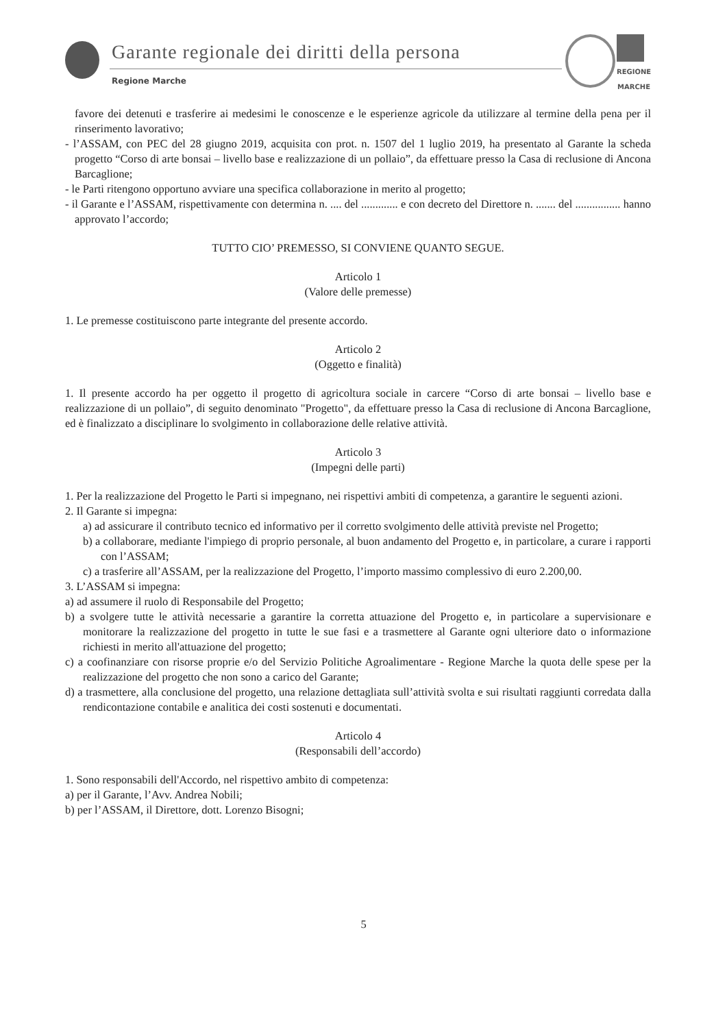Garante regionale dei diritti della persona
Regione Marche
REGIONE
MARCHE
favore dei detenuti e trasferire ai medesimi le conoscenze e le esperienze agricole da utilizzare al termine della pena per il rinserimento lavorativo;
- l’ASSAM, con PEC del 28 giugno 2019, acquisita con prot. n. 1507 del 1 luglio 2019, ha presentato al Garante la scheda progetto “Corso di arte bonsai – livello base e realizzazione di un pollaio”, da effettuare presso la Casa di reclusione di Ancona Barcaglione;
- le Parti ritengono opportuno avviare una specifica collaborazione in merito al progetto;
- il Garante e l’ASSAM, rispettivamente con determina n. .... del ............. e con decreto del Direttore n. ....... del ................ hanno approvato l’accordo;
TUTTO CIO’ PREMESSO, SI CONVIENE QUANTO SEGUE.
Articolo 1
(Valore delle premesse)
1. Le premesse costituiscono parte integrante del presente accordo.
Articolo 2
(Oggetto e finalità)
1. Il presente accordo ha per oggetto il progetto di agricoltura sociale in carcere “Corso di arte bonsai – livello base e realizzazione di un pollaio”, di seguito denominato "Progetto", da effettuare presso la Casa di reclusione di Ancona Barcaglione, ed è finalizzato a disciplinare lo svolgimento in collaborazione delle relative attività.
Articolo 3
(Impegni delle parti)
1. Per la realizzazione del Progetto le Parti si impegnano, nei rispettivi ambiti di competenza, a garantire le seguenti azioni.
2. Il Garante si impegna:
a) ad assicurare il contributo tecnico ed informativo per il corretto svolgimento delle attività previste nel Progetto;
b) a collaborare, mediante l'impiego di proprio personale, al buon andamento del Progetto e, in particolare, a curare i rapporti con l’ASSAM;
c) a trasferire all’ASSAM, per la realizzazione del Progetto, l’importo massimo complessivo di euro 2.200,00.
3. L’ASSAM si impegna:
a) ad assumere il ruolo di Responsabile del Progetto;
b) a svolgere tutte le attività necessarie a garantire la corretta attuazione del Progetto e, in particolare a supervisionare e monitorare la realizzazione del progetto in tutte le sue fasi e a trasmettere al Garante ogni ulteriore dato o informazione richiesti in merito all'attuazione del progetto;
c) a coofinanziare con risorse proprie e/o del Servizio Politiche Agroalimentare - Regione Marche la quota delle spese per la realizzazione del progetto che non sono a carico del Garante;
d) a trasmettere, alla conclusione del progetto, una relazione dettagliata sull’attività svolta e sui risultati raggiunti corredata dalla rendicontazione contabile e analitica dei costi sostenuti e documentati.
Articolo 4
(Responsabili dell’accordo)
1. Sono responsabili dell'Accordo, nel rispettivo ambito di competenza:
a) per il Garante, l’Avv. Andrea Nobili;
b) per l’ASSAM, il Direttore, dott. Lorenzo Bisogni;
5